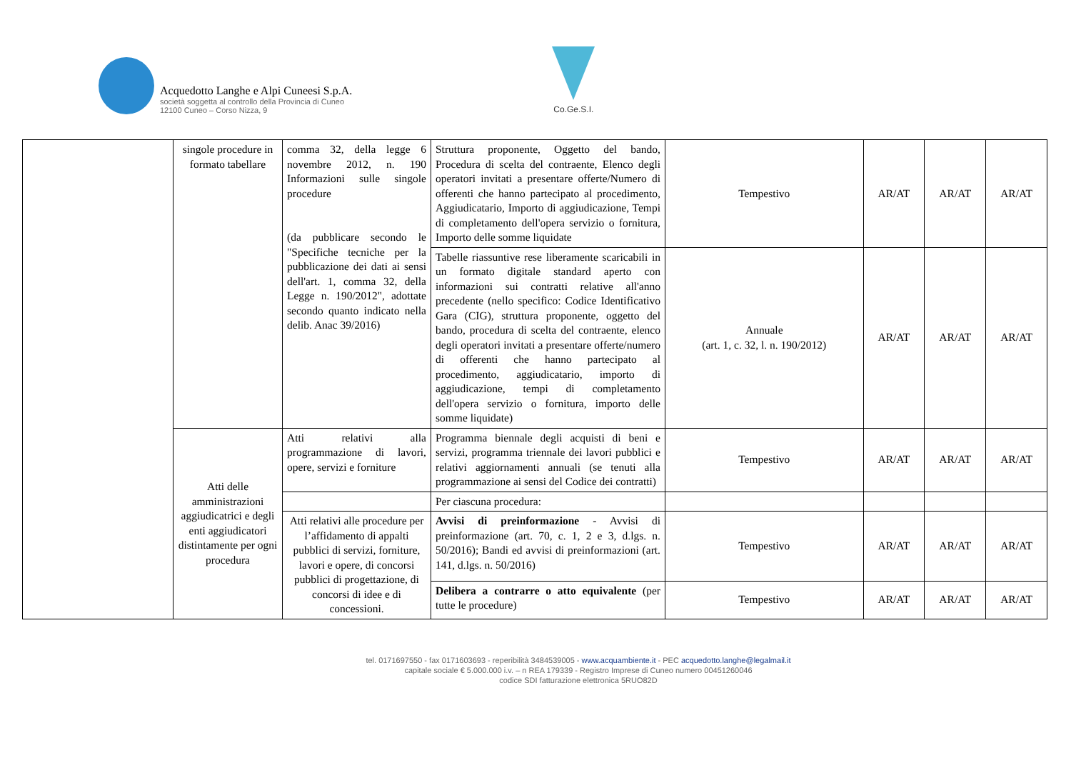Acquedotto Langhe e Alpi Cuneesi S.p.A.
società soggetta al controllo della Provincia di Cuneo
12100 Cuneo – Corso Nizza, 9
Co.Ge.S.I.
| | singole procedure in formato tabellare | comma 32, della legge 6 novembre 2012, n. 190 Informazioni sulle singole procedure (da pubblicare secondo le "Specifiche tecniche per la pubblicazione dei dati ai sensi dell'art. 1, comma 32, della Legge n. 190/2012", adottate secondo quanto indicato nella delib. Anac 39/2016) | Struttura proponente, Oggetto del bando, Procedura di scelta del contraente, Elenco degli operatori invitati a presentare offerte/Numero di offerenti che hanno partecipato al procedimento, Aggiudicatario, Importo di aggiudicazione, Tempi di completamento dell'opera servizio o fornitura, Importo delle somme liquidate | Tempestivo | AR/AT | AR/AT | AR/AT |
| | | | Tabelle riassuntive rese liberamente scaricabili in un formato digitale standard aperto con informazioni sui contratti relative all'anno precedente (nello specifico: Codice Identificativo Gara (CIG), struttura proponente, oggetto del bando, procedura di scelta del contraente, elenco degli operatori invitati a presentare offerte/numero di offerenti che hanno partecipato al procedimento, aggiudicatario, importo di aggiudicazione, tempi di completamento dell'opera servizio o fornitura, importo delle somme liquidate) | Annuale (art. 1, c. 32, l. n. 190/2012) | AR/AT | AR/AT | AR/AT |
| | Atti delle amministrazioni aggiudicatrici e degli enti aggiudicatori distintamente per ogni procedura | Atti relativi alla programmazione di lavori, opere, servizi e forniture | Programma biennale degli acquisti di beni e servizi, programma triennale dei lavori pubblici e relativi aggiornamenti annuali (se tenuti alla programmazione ai sensi del Codice dei contratti) | Tempestivo | AR/AT | AR/AT | AR/AT |
| | | | Per ciascuna procedura: | | | | |
| | | Atti relativi alle procedure per l’affidamento di appalti pubblici di servizi, forniture, lavori e opere, di concorsi pubblici di progettazione, di concorsi di idee e di concessioni. | Avvisi di preinformazione - Avvisi di preinformazione (art. 70, c. 1, 2 e 3, d.lgs. n. 50/2016); Bandi ed avvisi di preinformazioni (art. 141, d.lgs. n. 50/2016) | Tempestivo | AR/AT | AR/AT | AR/AT |
| | | | Delibera a contrarre o atto equivalente (per tutte le procedure) | Tempestivo | AR/AT | AR/AT | AR/AT |
tel. 0171697550 - fax 0171603693 - reperibilità 3484539005 - www.acquambiente.it - PEC acquedotto.langhe@legalmail.it
capitale sociale € 5.000.000 i.v. – n REA 179339 - Registro Imprese di Cuneo numero 00451260046
codice SDI fatturazione elettronica 5RUO82D